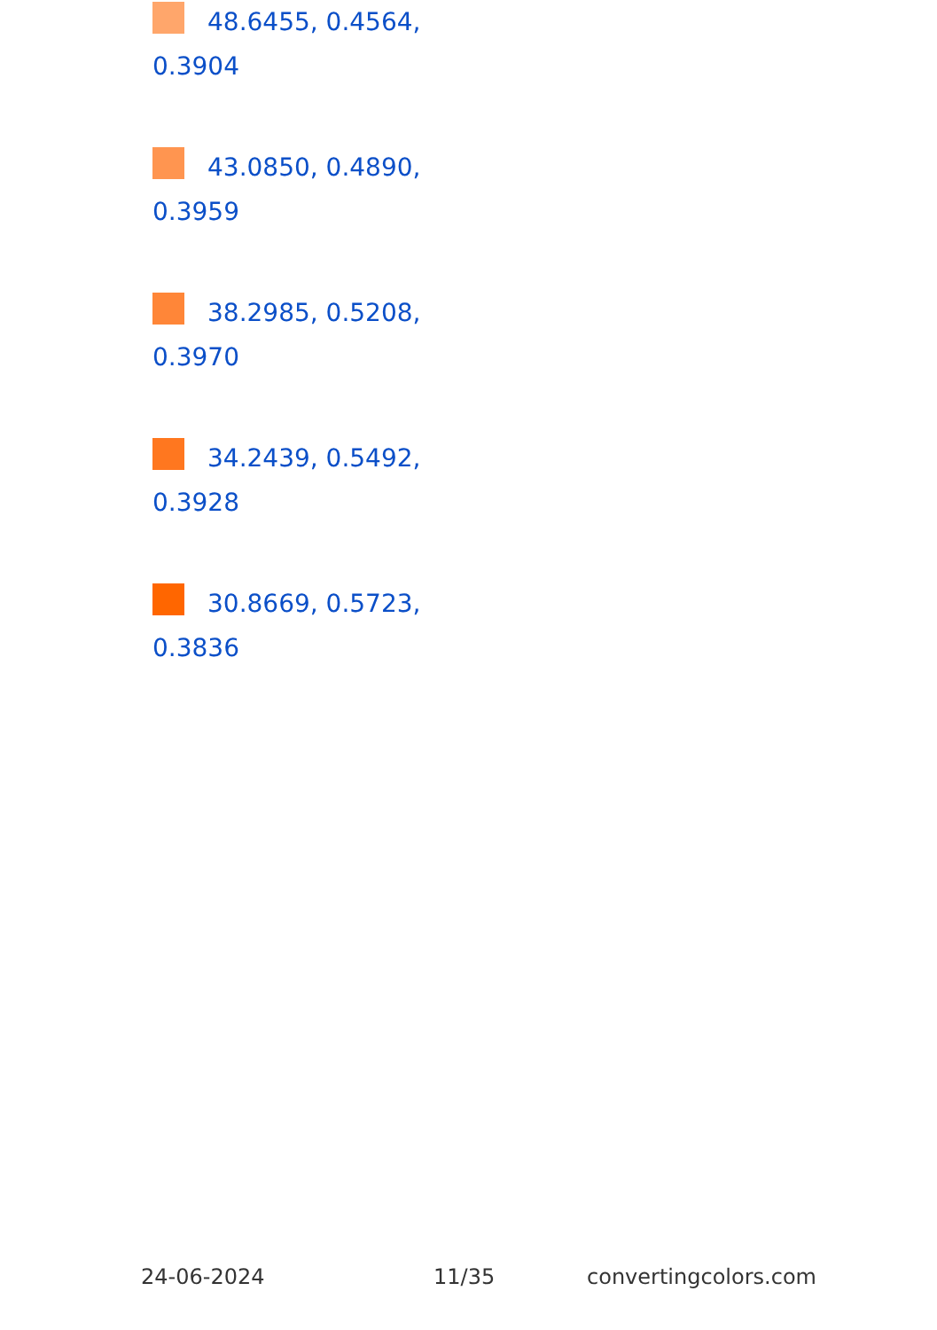48.6455, 0.4564, 0.3904
43.0850, 0.4890, 0.3959
38.2985, 0.5208, 0.3970
34.2439, 0.5492, 0.3928
30.8669, 0.5723, 0.3836
24-06-2024 11/35 convertingcolors.com